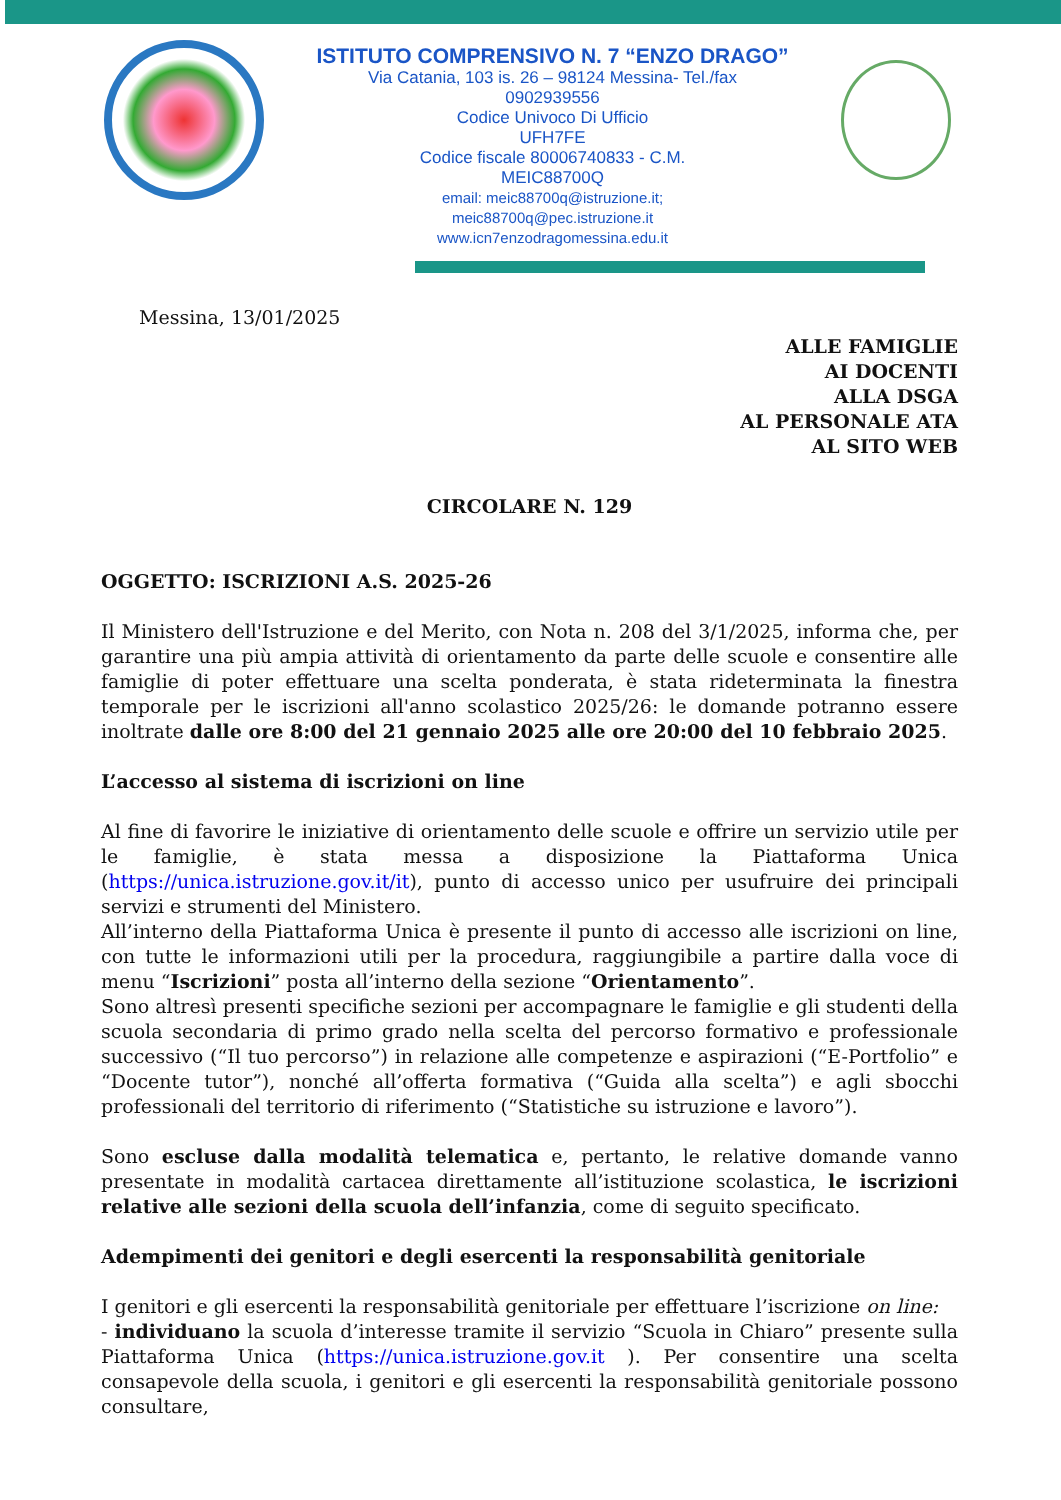ISTITUTO COMPRENSIVO N. 7 “ENZO DRAGO”
Via Catania, 103 is. 26 – 98124 Messina- Tel./fax
0902939556
Codice Univoco Di Ufficio
UFH7FE
Codice fiscale 80006740833 - C.M.
MEIC88700Q
email: meic88700q@istruzione.it;
meic88700q@pec.istruzione.it
www.icn7enzodragomessina.edu.it
Messina, 13/01/2025
ALLE FAMIGLIE
AI DOCENTI
ALLA DSGA
AL PERSONALE ATA
AL SITO WEB
CIRCOLARE N. 129
OGGETTO: ISCRIZIONI A.S. 2025-26
Il Ministero dell'Istruzione e del Merito, con Nota n. 208 del 3/1/2025, informa che, per garantire una più ampia attività di orientamento da parte delle scuole e consentire alle famiglie di poter effettuare una scelta ponderata, è stata rideterminata la finestra temporale per le iscrizioni all'anno scolastico 2025/26: le domande potranno essere inoltrate dalle ore 8:00 del 21 gennaio 2025 alle ore 20:00 del 10 febbraio 2025.
L’accesso al sistema di iscrizioni on line
Al fine di favorire le iniziative di orientamento delle scuole e offrire un servizio utile per le famiglie, è stata messa a disposizione la Piattaforma Unica (https://unica.istruzione.gov.it/it), punto di accesso unico per usufruire dei principali servizi e strumenti del Ministero.
All’interno della Piattaforma Unica è presente il punto di accesso alle iscrizioni on line, con tutte le informazioni utili per la procedura, raggiungibile a partire dalla voce di menu “Iscrizioni” posta all’interno della sezione “Orientamento”.
Sono altresì presenti specifiche sezioni per accompagnare le famiglie e gli studenti della scuola secondaria di primo grado nella scelta del percorso formativo e professionale successivo (“Il tuo percorso”) in relazione alle competenze e aspirazioni (“E-Portfolio” e “Docente tutor”), nonché all’offerta formativa (“Guida alla scelta”) e agli sbocchi professionali del territorio di riferimento (“Statistiche su istruzione e lavoro”).
Sono escluse dalla modalità telematica e, pertanto, le relative domande vanno presentate in modalità cartacea direttamente all’istituzione scolastica, le iscrizioni relative alle sezioni della scuola dell’infanzia, come di seguito specificato.
Adempimenti dei genitori e degli esercenti la responsabilità genitoriale
I genitori e gli esercenti la responsabilità genitoriale per effettuare l’iscrizione on line:
- individuano la scuola d’interesse tramite il servizio “Scuola in Chiaro” presente sulla Piattaforma Unica (https://unica.istruzione.gov.it ). Per consentire una scelta consapevole della scuola, i genitori e gli esercenti la responsabilità genitoriale possono consultare,